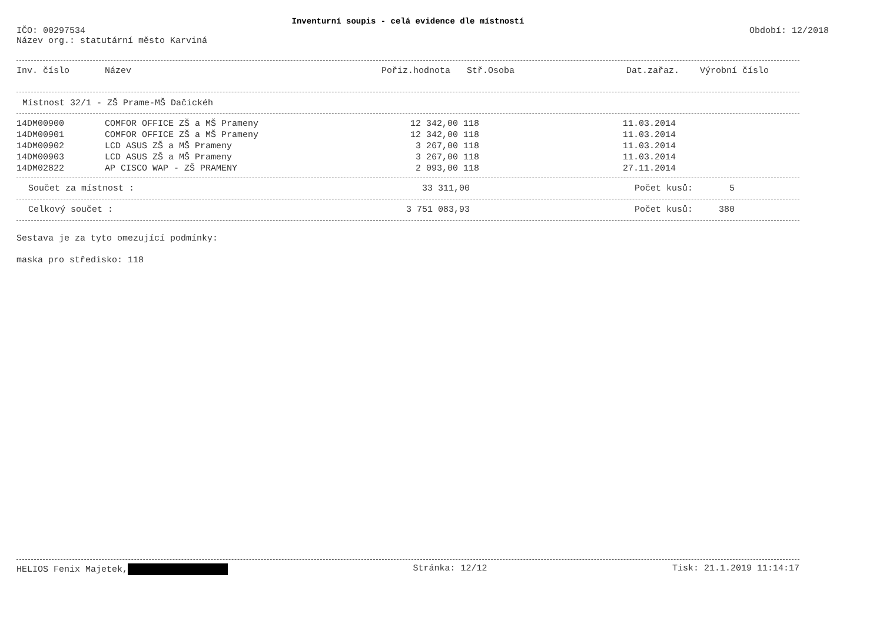Inventurní soupis - celá evidence dle místností
IČO: 00297534
Název org.: statutární město Karviná
Období: 12/2018
| Inv. číslo | Název | Pořiz.hodnota | Stř. | Osoba | Dat.zařaz. | Výrobní číslo |
| --- | --- | --- | --- | --- | --- | --- |
Místnost 32/1 - ZŠ Prame-MŠ Dačickéh
| 14DM00900 | COMFOR OFFICE ZŠ a MŠ Prameny | 12 342,00 | 118 | 11.03.2014 |
| 14DM00901 | COMFOR OFFICE ZŠ a MŠ Prameny | 12 342,00 | 118 | 11.03.2014 |
| 14DM00902 | LCD ASUS ZŠ a MŠ Prameny | 3 267,00 | 118 | 11.03.2014 |
| 14DM00903 | LCD ASUS ZŠ a MŠ Prameny | 3 267,00 | 118 | 11.03.2014 |
| 14DM02822 | AP CISCO WAP - ZŠ PRAMENY | 2 093,00 | 118 | 27.11.2014 |
| Součet za místnost : | 33 311,00 | | Počet kusů: | 5 | |
| Celkový součet : | 3 751 083,93 | | Počet kusů: | 380 | |
Sestava je za tyto omezující podmínky:
maska pro středisko: 118
HELIOS Fenix Majetek, Stránka: 12/12 Tisk: 21.1.2019 11:14:17